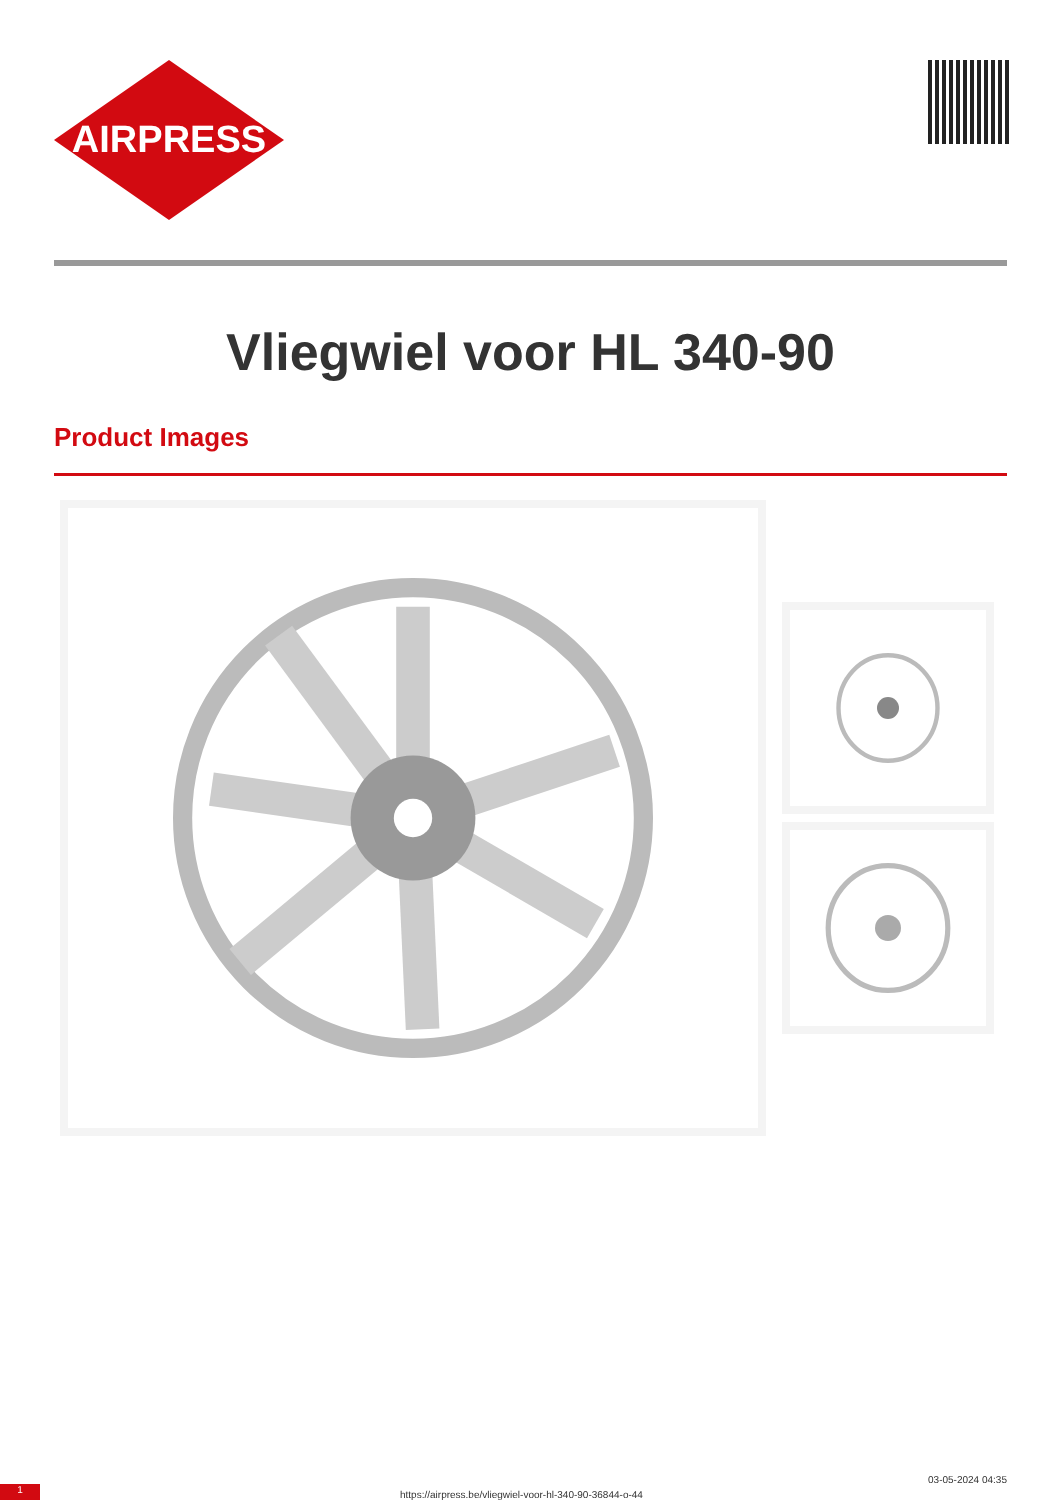AIRPRESS
Vliegwiel voor HL 340-90
Product Images
1
https://airpress.be/vliegwiel-voor-hl-340-90-36844-o-44
03-05-2024 04:35